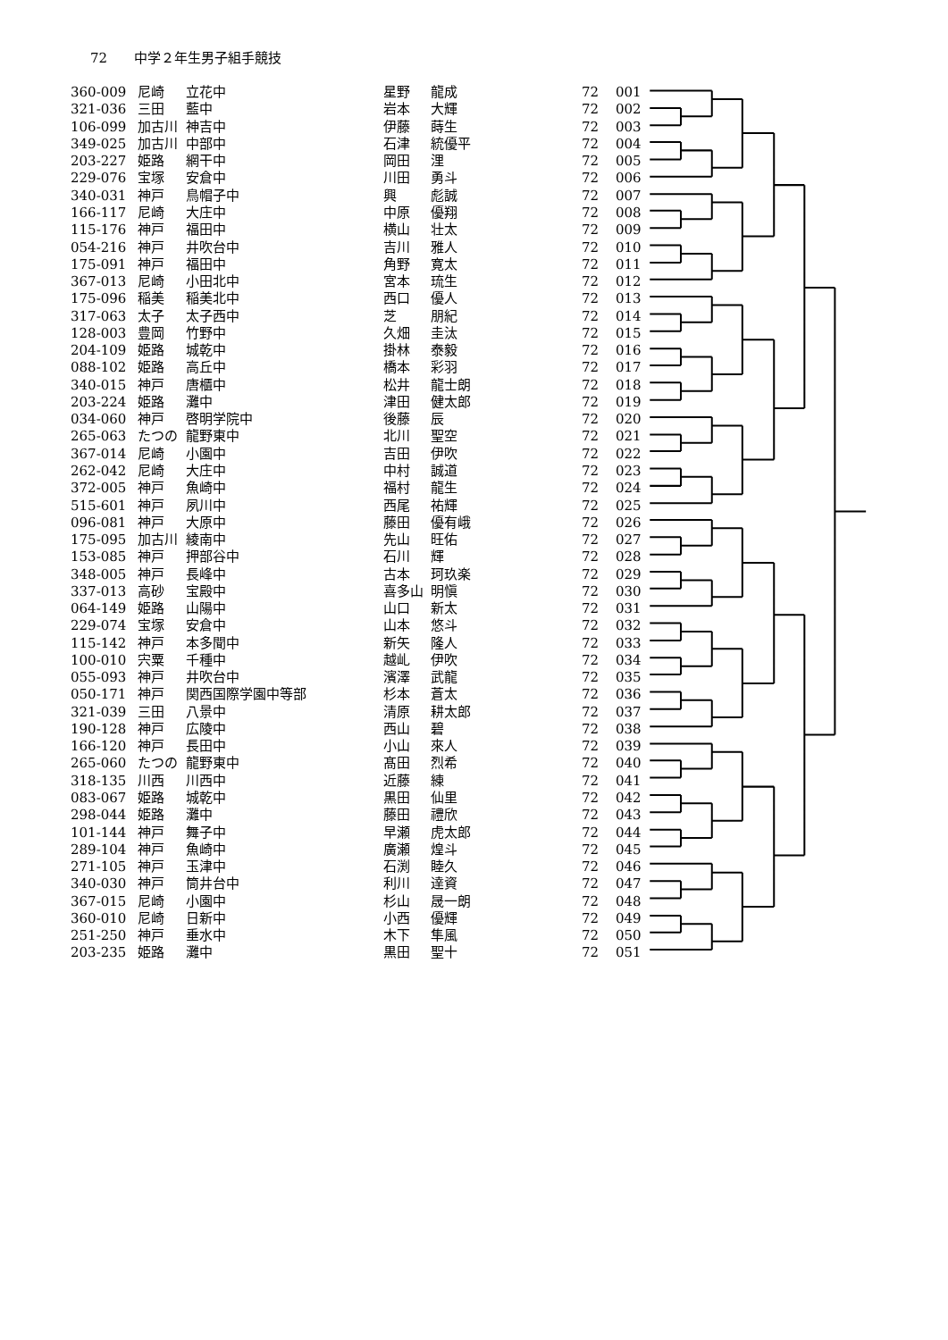72 中学２年生男子組手競技
| 360-009 | 尼崎 | 立花中 | 星野 | 龍成 | 72 | 001 |
| 321-036 | 三田 | 藍中 | 岩本 | 大輝 | 72 | 002 |
| 106-099 | 加古川 | 神吉中 | 伊藤 | 蒔生 | 72 | 003 |
| 349-025 | 加古川 | 中部中 | 石津 | 統優平 | 72 | 004 |
| 203-227 | 姫路 | 網干中 | 岡田 | 浬 | 72 | 005 |
| 229-076 | 宝塚 | 安倉中 | 川田 | 勇斗 | 72 | 006 |
| 340-031 | 神戸 | 鳥帽子中 | 興 | 彪誠 | 72 | 007 |
| 166-117 | 尼崎 | 大庄中 | 中原 | 優翔 | 72 | 008 |
| 115-176 | 神戸 | 福田中 | 横山 | 壮太 | 72 | 009 |
| 054-216 | 神戸 | 井吹台中 | 吉川 | 雅人 | 72 | 010 |
| 175-091 | 神戸 | 福田中 | 角野 | 寛太 | 72 | 011 |
| 367-013 | 尼崎 | 小田北中 | 宮本 | 琉生 | 72 | 012 |
| 175-096 | 稲美 | 稲美北中 | 西口 | 優人 | 72 | 013 |
| 317-063 | 太子 | 太子西中 | 芝 | 朋紀 | 72 | 014 |
| 128-003 | 豊岡 | 竹野中 | 久畑 | 圭汰 | 72 | 015 |
| 204-109 | 姫路 | 城乾中 | 掛林 | 泰毅 | 72 | 016 |
| 088-102 | 姫路 | 高丘中 | 橋本 | 彩羽 | 72 | 017 |
| 340-015 | 神戸 | 唐櫃中 | 松井 | 龍士朗 | 72 | 018 |
| 203-224 | 姫路 | 灘中 | 津田 | 健太郎 | 72 | 019 |
| 034-060 | 神戸 | 啓明学院中 | 後藤 | 辰 | 72 | 020 |
| 265-063 | たつの | 龍野東中 | 北川 | 聖空 | 72 | 021 |
| 367-014 | 尼崎 | 小園中 | 吉田 | 伊吹 | 72 | 022 |
| 262-042 | 尼崎 | 大庄中 | 中村 | 誠道 | 72 | 023 |
| 372-005 | 神戸 | 魚崎中 | 福村 | 龍生 | 72 | 024 |
| 515-601 | 神戸 | 夙川中 | 西尾 | 祐輝 | 72 | 025 |
| 096-081 | 神戸 | 大原中 | 藤田 | 優有峨 | 72 | 026 |
| 175-095 | 加古川 | 綾南中 | 先山 | 旺佑 | 72 | 027 |
| 153-085 | 神戸 | 押部谷中 | 石川 | 輝 | 72 | 028 |
| 348-005 | 神戸 | 長峰中 | 古本 | 珂玖楽 | 72 | 029 |
| 337-013 | 高砂 | 宝殿中 | 喜多山 | 明愼 | 72 | 030 |
| 064-149 | 姫路 | 山陽中 | 山口 | 新太 | 72 | 031 |
| 229-074 | 宝塚 | 安倉中 | 山本 | 悠斗 | 72 | 032 |
| 115-142 | 神戸 | 本多聞中 | 新矢 | 隆人 | 72 | 033 |
| 100-010 | 宍粟 | 千種中 | 越乢 | 伊吹 | 72 | 034 |
| 055-093 | 神戸 | 井吹台中 | 濱澤 | 武龍 | 72 | 035 |
| 050-171 | 神戸 | 関西国際学園中等部 | 杉本 | 蒼太 | 72 | 036 |
| 321-039 | 三田 | 八景中 | 清原 | 耕太郎 | 72 | 037 |
| 190-128 | 神戸 | 広陵中 | 西山 | 碧 | 72 | 038 |
| 166-120 | 神戸 | 長田中 | 小山 | 來人 | 72 | 039 |
| 265-060 | たつの | 龍野東中 | 髙田 | 烈希 | 72 | 040 |
| 318-135 | 川西 | 川西中 | 近藤 | 練 | 72 | 041 |
| 083-067 | 姫路 | 城乾中 | 黒田 | 仙里 | 72 | 042 |
| 298-044 | 姫路 | 灘中 | 藤田 | 禮欣 | 72 | 043 |
| 101-144 | 神戸 | 舞子中 | 早瀬 | 虎太郎 | 72 | 044 |
| 289-104 | 神戸 | 魚崎中 | 廣瀬 | 煌斗 | 72 | 045 |
| 271-105 | 神戸 | 玉津中 | 石渕 | 睦久 | 72 | 046 |
| 340-030 | 神戸 | 筒井台中 | 利川 | 達資 | 72 | 047 |
| 367-015 | 尼崎 | 小園中 | 杉山 | 晟一朗 | 72 | 048 |
| 360-010 | 尼崎 | 日新中 | 小西 | 優輝 | 72 | 049 |
| 251-250 | 神戸 | 垂水中 | 木下 | 隼風 | 72 | 050 |
| 203-235 | 姫路 | 灘中 | 黒田 | 聖十 | 72 | 051 |